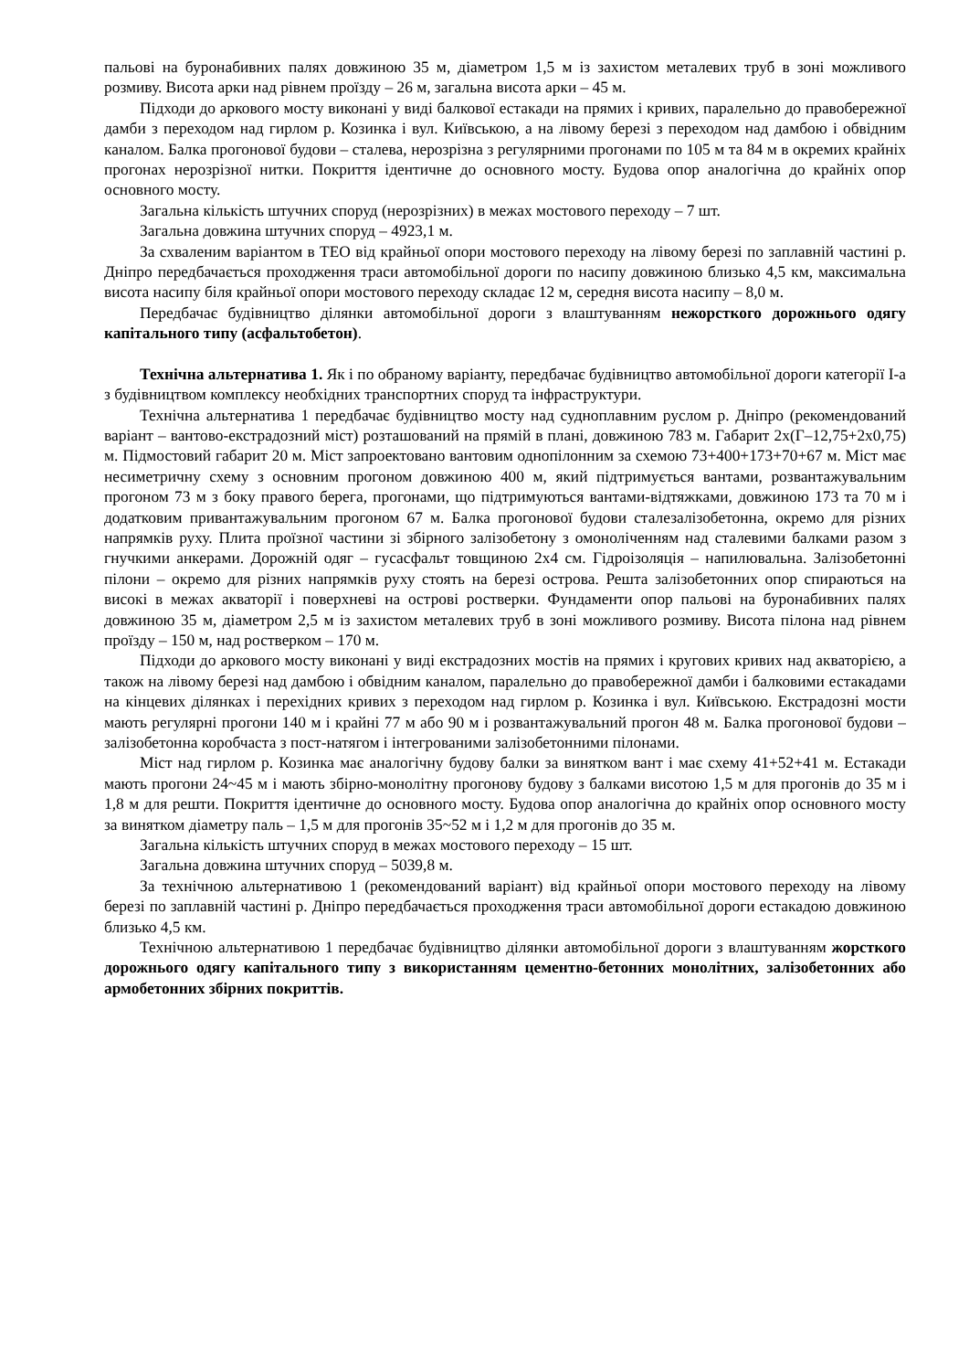пальові на буронабивних палях довжиною 35 м, діаметром 1,5 м із захистом металевих труб в зоні можливого розмиву. Висота арки над рівнем проїзду – 26 м, загальна висота арки – 45 м.
Підходи до аркового мосту виконані у виді балкової естакади на прямих і кривих, паралельно до правобережної дамби з переходом над гирлом р. Козинка і вул. Київською, а на лівому березі з переходом над дамбою і обвідним каналом. Балка прогонової будови – сталева, нерозрізна з регулярними прогонами по 105 м та 84 м в окремих крайніх прогонах нерозрізної нитки. Покриття ідентичне до основного мосту. Будова опор аналогічна до крайніх опор основного мосту.
Загальна кількість штучних споруд (нерозрізних) в межах мостового переходу – 7 шт.
Загальна довжина штучних споруд – 4923,1 м.
За схваленим варіантом в ТЕО від крайньої опори мостового переходу на лівому березі по заплавній частині р. Дніпро передбачається проходження траси автомобільної дороги по насипу довжиною близько 4,5 км, максимальна висота насипу біля крайньої опори мостового переходу складає 12 м, середня висота насипу – 8,0 м.
Передбачає будівництво ділянки автомобільної дороги з влаштуванням нежорсткого дорожнього одягу капітального типу (асфальтобетон).
Технічна альтернатива 1. Як і по обраному варіанту, передбачає будівництво автомобільної дороги категорії І-а з будівництвом комплексу необхідних транспортних споруд та інфраструктури.
Технічна альтернатива 1 передбачає будівництво мосту над судноплавним руслом р. Дніпро (рекомендований варіант – вантово-екстрадозний міст) розташований на прямій в плані, довжиною 783 м. Габарит 2х(Г–12,75+2х0,75) м. Підмостовий габарит 20 м. Міст запроектовано вантовим однопілонним за схемою 73+400+173+70+67 м. Міст має несиметричну схему з основним прогоном довжиною 400 м, який підтримується вантами, розвантажувальним прогоном 73 м з боку правого берега, прогонами, що підтримуються вантами-відтяжками, довжиною 173 та 70 м і додатковим привантажувальним прогоном 67 м. Балка прогонової будови сталезалізобетонна, окремо для різних напрямків руху. Плита проїзної частини зі збірного залізобетону з омоноліченням над сталевими балками разом з гнучкими анкерами. Дорожній одяг – гусасфальт товщиною 2х4 см. Гідроізоляція – напилювальна. Залізобетонні пілони – окремо для різних напрямків руху стоять на березі острова. Решта залізобетонних опор спираються на високі в межах акваторії і поверхневі на острові ростверки. Фундаменти опор пальові на буронабивних палях довжиною 35 м, діаметром 2,5 м із захистом металевих труб в зоні можливого розмиву. Висота пілона над рівнем проїзду – 150 м, над ростверком – 170 м.
Підходи до аркового мосту виконані у виді екстрадозних мостів на прямих і кругових кривих над акваторією, а також на лівому березі над дамбою і обвідним каналом, паралельно до правобережної дамби і балковими естакадами на кінцевих ділянках і перехідних кривих з переходом над гирлом р. Козинка і вул. Київською. Екстрадозні мости мають регулярні прогони 140 м і крайні 77 м або 90 м і розвантажувальний прогон 48 м. Балка прогонової будови – залізобетонна коробчаста з пост-натягом і інтегрованими залізобетонними пілонами.
Міст над гирлом р. Козинка має аналогічну будову балки за винятком вант і має схему 41+52+41 м. Естакади мають прогони 24~45 м і мають збірно-монолітну прогонову будову з балками висотою 1,5 м для прогонів до 35 м і 1,8 м для решти. Покриття ідентичне до основного мосту. Будова опор аналогічна до крайніх опор основного мосту за винятком діаметру паль – 1,5 м для прогонів 35~52 м і 1,2 м для прогонів до 35 м.
Загальна кількість штучних споруд в межах мостового переходу – 15 шт.
Загальна довжина штучних споруд – 5039,8 м.
За технічною альтернативою 1 (рекомендований варіант) від крайньої опори мостового переходу на лівому березі по заплавній частині р. Дніпро передбачається проходження траси автомобільної дороги естакадою довжиною близько 4,5 км.
Технічною альтернативою 1 передбачає будівництво ділянки автомобільної дороги з влаштуванням жорсткого дорожнього одягу капітального типу з використанням цементно-бетонних монолітних, залізобетонних або армобетонних збірних покриттів.